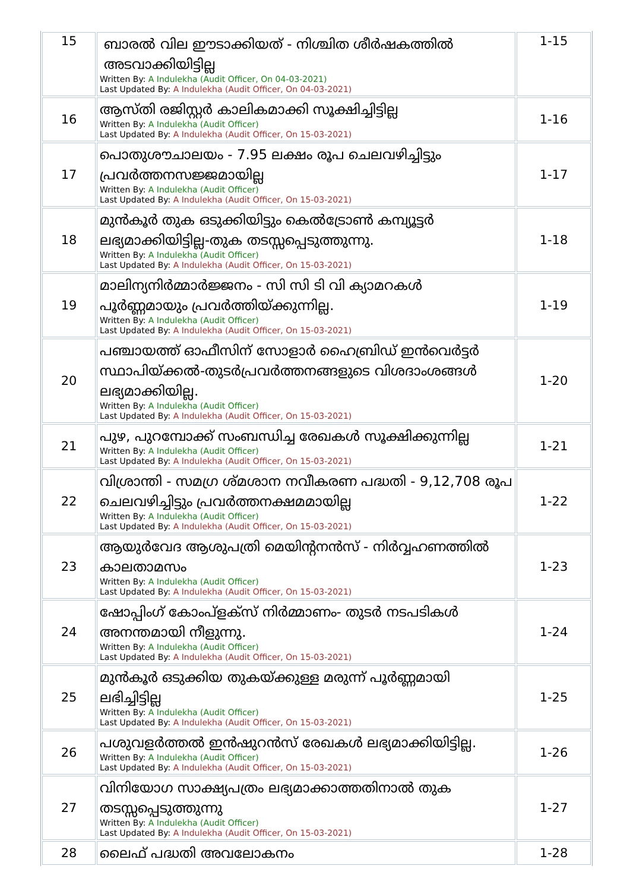| 15 | ബാരൽ വില ഈടാക്കിയത് - നിശ്ചിത ശീർഷകത്തിൽ അടവാക്കിയിട്ടില്ല Written By: A Indulekha (Audit Officer, On 04-03-2021) Last Updated By: A Indulekha (Audit Officer, On 04-03-2021) | 1-15 |
| 16 | ആസ്തി രജിസ്റ്റർ കാലികമാക്കി സൂക്ഷിച്ചിട്ടില്ല Written By: A Indulekha (Audit Officer) Last Updated By: A Indulekha (Audit Officer, On 15-03-2021) | 1-16 |
| 17 | പൊതുശൗചാലയം - 7.95 ലക്ഷം രൂപ ചെലവഴിച്ചിട്ടും പ്രവർത്തനസജ്ജമായില്ല Written By: A Indulekha (Audit Officer) Last Updated By: A Indulekha (Audit Officer, On 15-03-2021) | 1-17 |
| 18 | മുൻകൂർ തുക ഒടുക്കിയിട്ടും കെൽട്രോൺ കമ്പ്യൂട്ടർ ലഭ്യമാക്കിയിട്ടില്ല-തുക തടസ്സപ്പെടുത്തുന്നു. Written By: A Indulekha (Audit Officer) Last Updated By: A Indulekha (Audit Officer, On 15-03-2021) | 1-18 |
| 19 | മാലിന്യനിർമ്മാർജ്ജനം - സി സി ടി വി ക്യാമറകൾ പൂർണ്ണമായും പ്രവർത്തിയ്ക്കുന്നില്ല. Written By: A Indulekha (Audit Officer) Last Updated By: A Indulekha (Audit Officer, On 15-03-2021) | 1-19 |
| 20 | പഞ്ചായത്ത് ഓഫീസിന് സോളാർ ഹൈബ്രിഡ് ഇൻവെർട്ടർ സ്ഥാപിയ്ക്കൽ-തുടർപ്രവർത്തനങ്ങളുടെ വിശദാംശങ്ങൾ ലഭ്യമാക്കിയില്ല. Written By: A Indulekha (Audit Officer) Last Updated By: A Indulekha (Audit Officer, On 15-03-2021) | 1-20 |
| 21 | പുഴ, പുറമ്പോക്ക് സംബന്ധിച്ച രേഖകൾ സൂക്ഷിക്കുന്നില്ല Written By: A Indulekha (Audit Officer) Last Updated By: A Indulekha (Audit Officer, On 15-03-2021) | 1-21 |
| 22 | വിശ്രാന്തി - സമഗ്ര ശ്മശാന നവീകരണ പദ്ധതി - 9,12,708 രൂപ ചെലവഴിച്ചിട്ടും പ്രവർത്തനക്ഷമമായില്ല Written By: A Indulekha (Audit Officer) Last Updated By: A Indulekha (Audit Officer, On 15-03-2021) | 1-22 |
| 23 | ആയുർവേദ ആശുപത്രി മെയിന്റനൻസ് - നിർവ്വഹണത്തിൽ കാലതാമസം Written By: A Indulekha (Audit Officer) Last Updated By: A Indulekha (Audit Officer, On 15-03-2021) | 1-23 |
| 24 | ഷോപ്പിംഗ് കോംപ്ളക്സ് നിർമ്മാണം- തുടർ നടപടികൾ അനന്തമായി നീളുന്നു. Written By: A Indulekha (Audit Officer) Last Updated By: A Indulekha (Audit Officer, On 15-03-2021) | 1-24 |
| 25 | മുൻകൂർ ഒടുക്കിയ തുകയ്ക്കുള്ള മരുന്ന് പൂർണ്ണമായി ലഭിച്ചിട്ടില്ല Written By: A Indulekha (Audit Officer) Last Updated By: A Indulekha (Audit Officer, On 15-03-2021) | 1-25 |
| 26 | പശുവളർത്തൽ ഇൻഷുറൻസ് രേഖകൾ ലഭ്യമാക്കിയിട്ടില്ല. Written By: A Indulekha (Audit Officer) Last Updated By: A Indulekha (Audit Officer, On 15-03-2021) | 1-26 |
| 27 | വിനിയോഗ സാക്ഷ്യപത്രം ലഭ്യമാക്കാത്തതിനാൽ തുക തടസ്സപ്പെടുത്തുന്നു Written By: A Indulekha (Audit Officer) Last Updated By: A Indulekha (Audit Officer, On 15-03-2021) | 1-27 |
| 28 | ലൈഫ് പദ്ധതി അവലോകനം | 1-28 |